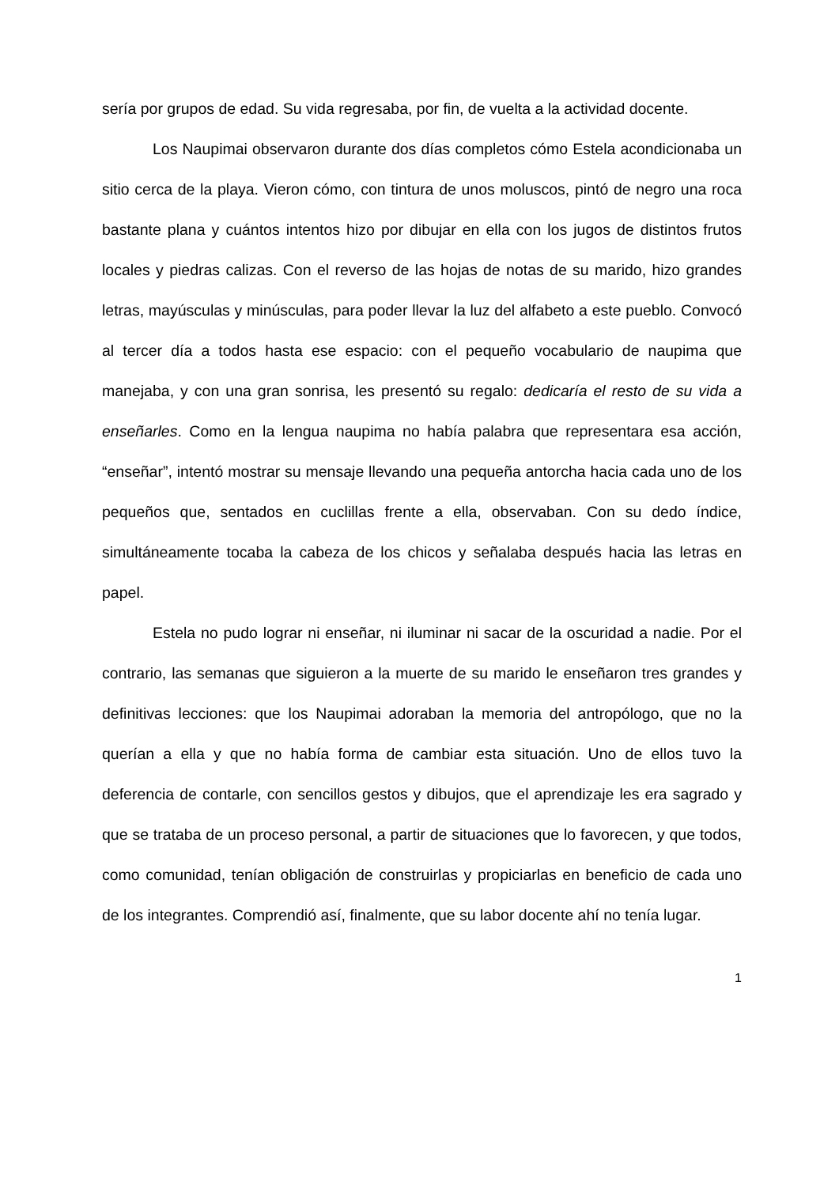sería por grupos de edad. Su vida regresaba, por fin, de vuelta a la actividad docente.
Los Naupimai observaron durante dos días completos cómo Estela acondicionaba un sitio cerca de la playa. Vieron cómo, con tintura de unos moluscos, pintó de negro una roca bastante plana y cuántos intentos hizo por dibujar en ella con los jugos de distintos frutos locales y piedras calizas. Con el reverso de las hojas de notas de su marido, hizo grandes letras, mayúsculas y minúsculas, para poder llevar la luz del alfabeto a este pueblo. Convocó al tercer día a todos hasta ese espacio: con el pequeño vocabulario de naupima que manejaba, y con una gran sonrisa, les presentó su regalo: dedicaría el resto de su vida a enseñarles. Como en la lengua naupima no había palabra que representara esa acción, “enseñar”, intentó mostrar su mensaje llevando una pequeña antorcha hacia cada uno de los pequeños que, sentados en cuclillas frente a ella, observaban. Con su dedo índice, simultáneamente tocaba la cabeza de los chicos y señalaba después hacia las letras en papel.
Estela no pudo lograr ni enseñar, ni iluminar ni sacar de la oscuridad a nadie. Por el contrario, las semanas que siguieron a la muerte de su marido le enseñaron tres grandes y definitivas lecciones: que los Naupimai adoraban la memoria del antropólogo, que no la querían a ella y que no había forma de cambiar esta situación. Uno de ellos tuvo la deferencia de contarle, con sencillos gestos y dibujos, que el aprendizaje les era sagrado y que se trataba de un proceso personal, a partir de situaciones que lo favorecen, y que todos, como comunidad, tenían obligación de construirlas y propiciarlas en beneficio de cada uno de los integrantes. Comprendió así, finalmente, que su labor docente ahí no tenía lugar.
1